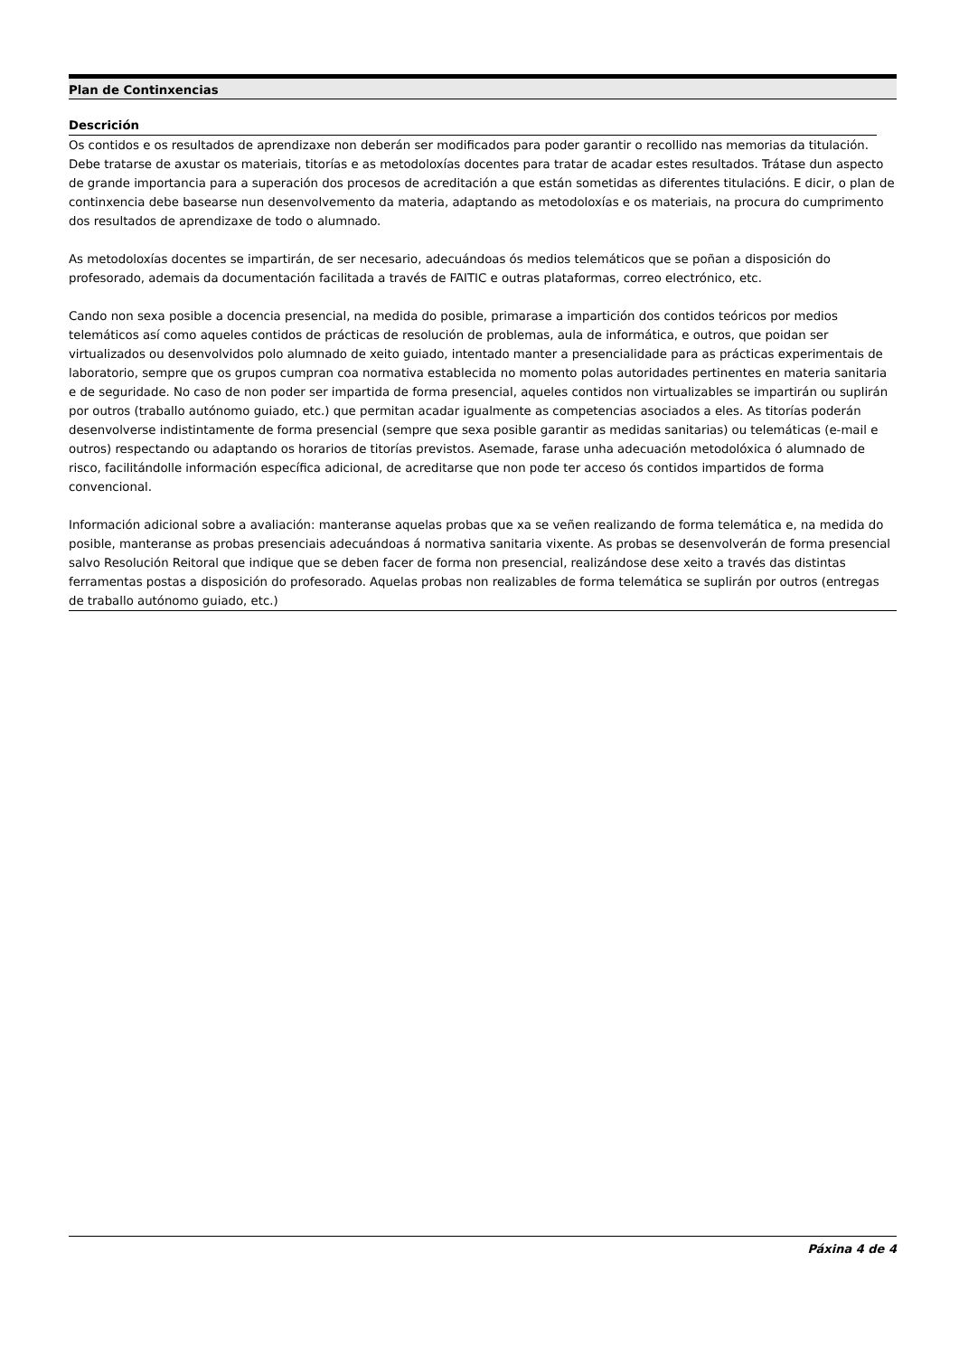Plan de Continxencias
Descrición
Os contidos e os resultados de aprendizaxe non deberán ser modificados para poder garantir o recollido nas memorias da titulación. Debe tratarse de axustar os materiais, titorías e as metodoloxías docentes para tratar de acadar estes resultados. Trátase dun aspecto de grande importancia para a superación dos procesos de acreditación a que están sometidas as diferentes titulacións. E dicir, o plan de continxencia debe basearse nun desenvolvemento da materia, adaptando as metodoloxías e os materiais, na procura do cumprimento dos resultados de aprendizaxe de todo o alumnado.
As metodoloxías docentes se impartirán, de ser necesario, adecuándoas ós medios telemáticos que se poñan a disposición do profesorado, ademais da documentación facilitada a través de FAITIC e outras plataformas, correo electrónico, etc.
Cando non sexa posible a docencia presencial, na medida do posible, primarase a impartición dos contidos teóricos por medios telemáticos así como aqueles contidos de prácticas de resolución de problemas, aula de informática, e outros, que poidan ser virtualizados ou desenvolvidos polo alumnado de xeito guiado, intentado manter a presencialidade para as prácticas experimentais de laboratorio, sempre que os grupos cumpran coa normativa establecida no momento polas autoridades pertinentes en materia sanitaria e de seguridade. No caso de non poder ser impartida de forma presencial, aqueles contidos non virtualizables se impartirán ou suplirán por outros (traballo autónomo guiado, etc.) que permitan acadar igualmente as competencias asociados a eles. As titorías poderán desenvolverse indistintamente de forma presencial (sempre que sexa posible garantir as medidas sanitarias) ou telemáticas (e-mail e outros) respectando ou adaptando os horarios de titorías previstos. Asemade, farase unha adecuación metodolóxica ó alumnado de risco, facilitándolle información específica adicional, de acreditarse que non pode ter acceso ós contidos impartidos de forma convencional.
Información adicional sobre a avaliación: manteranse aquelas probas que xa se veñen realizando de forma telemática e, na medida do posible, manteranse as probas presenciais adecuándoas á normativa sanitaria vixente. As probas se desenvolverán de forma presencial salvo Resolución Reitoral que indique que se deben facer de forma non presencial, realizándose dese xeito a través das distintas ferramentas postas a disposición do profesorado. Aquelas probas non realizables de forma telemática se suplirán por outros (entregas de traballo autónomo guiado, etc.)
Páxina 4 de 4